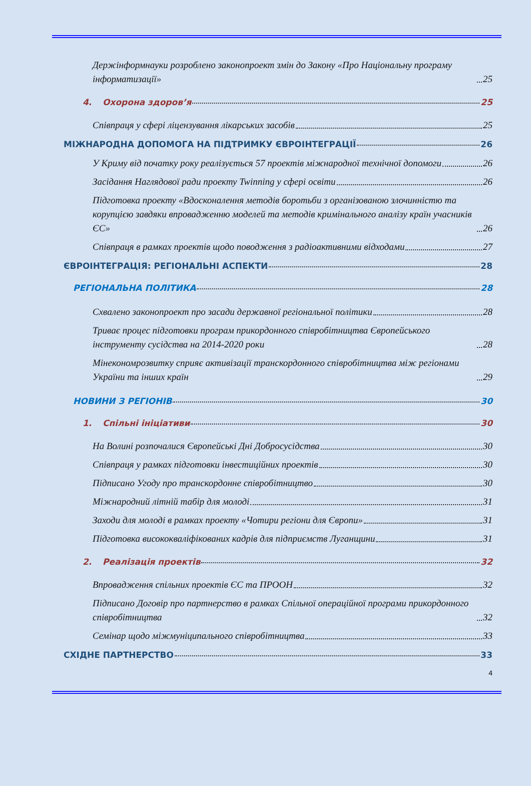Держінформнауки розроблено законопроект змін до Закону «Про Національну програму інформатизації» 25
4. Охорона здоров’я 25
Співпраця у сфері ліцензування лікарських засобів 25
МІЖНАРОДНА ДОПОМОГА НА ПІДТРИМКУ ЄВРОІНТЕГРАЦІЇ 26
У Криму від початку року реалізується 57 проектів міжнародної технічної допомоги 26
Засідання Наглядової ради проекту Twinning у сфері освіти 26
Підготовка проекту «Вдосконалення методів боротьби з організованою злочинністю та корупцією завдяки впровадженню моделей та методів кримінального аналізу країн учасників ЄС» 26
Співпраця в рамках проектів щодо поводження з радіоактивними відходами 27
ЄВРОІНТЕГРАЦІЯ: РЕГІОНАЛЬНІ АСПЕКТИ 28
РЕГІОНАЛЬНА ПОЛІТИКА 28
Схвалено законопроект про засади державної регіональної політики 28
Триває процес підготовки програм прикордонного співробітництва Європейського інструменту сусідства на 2014-2020 роки 28
Мінекономрозвитку сприяє активізації транскордонного співробітництва між регіонами України та інших країн 29
НОВИНИ З РЕГІОНІВ 30
1. Спільні ініціативи 30
На Волині розпочалися Європейські Дні Добросусідства 30
Співпраця у рамках підготовки інвестиційних проектів 30
Підписано Угоду про транскордонне співробітництво 30
Міжнародний літній табір для молоді 31
Заходи для молоді в рамках проекту «Чотири регіони для Європи» 31
Підготовка висококваліфікованих кадрів для підприємств Луганщини 31
2. Реалізація проектів 32
Впровадження спільних проектів ЄС та ПРООН 32
Підписано Договір про партнерство в рамках Спільної операційної програми прикордонного співробітництва 32
Семінар щодо міжмуніципального співробітництва 33
СХІДНЕ ПАРТНЕРСТВО 33
4